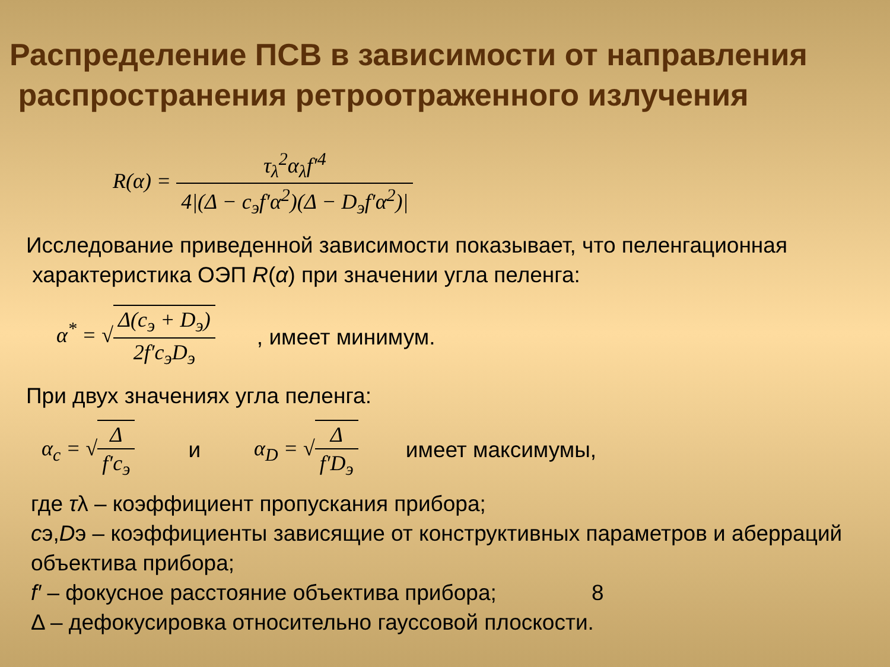Распределение ПСВ в зависимости от направления
распространения ретроотраженного излучения
R(α) = τ<sub>λ</sub><sup>2</sup>α<sub>λ</sub>f′<sup>4</sup> 4|(Δ − c<sub>э</sub>f′α<sup>2</sup>)(Δ − D<sub>э</sub>f′α<sup>2</sup>)|
Исследование приведенной зависимости показывает, что пеленгационная
характеристика ОЭП R(α) при значении угла пеленга:
α<sup>*</sup> = √Δ(c<sub>э</sub> + D<sub>э</sub>) 2f′c<sub>э</sub>D<sub>э</sub>
, имеет минимум.
При двух значениях угла пеленга:
α<sub>c</sub> = √Δ f′c<sub>э</sub>
и
α<sub>D</sub> = √Δ f′D<sub>э</sub>
имеет максимумы,
где τλ – коэффициент пропускания прибора;
cэ,Dэ – коэффициенты зависящие от конструктивных параметров и аберраций объектива прибора;
f′ – фокусное расстояние объектива прибора; 8
Δ – дефокусировка относительно гауссовой плоскости.